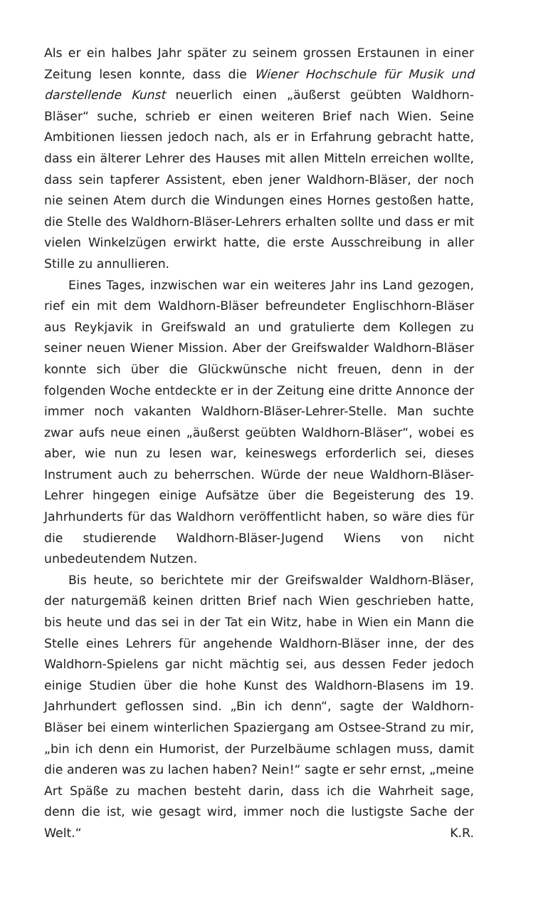Als er ein halbes Jahr später zu seinem grossen Erstaunen in einer Zeitung lesen konnte, dass die Wiener Hochschule für Musik und darstellende Kunst neuerlich einen „äußerst geübten Waldhorn-Bläser“ suche, schrieb er einen weiteren Brief nach Wien. Seine Ambitionen liessen jedoch nach, als er in Erfahrung gebracht hatte, dass ein älterer Lehrer des Hauses mit allen Mitteln erreichen wollte, dass sein tapferer Assistent, eben jener Waldhorn-Bläser, der noch nie seinen Atem durch die Windungen eines Hornes gestoßen hatte, die Stelle des Waldhorn-Bläser-Lehrers erhalten sollte und dass er mit vielen Winkelzügen erwirkt hatte, die erste Ausschreibung in aller Stille zu annullieren.
Eines Tages, inzwischen war ein weiteres Jahr ins Land gezogen, rief ein mit dem Waldhorn-Bläser befreundeter Englischhorn-Bläser aus Reykjavik in Greifswald an und gratulierte dem Kollegen zu seiner neuen Wiener Mission. Aber der Greifswalder Waldhorn-Bläser konnte sich über die Glückwünsche nicht freuen, denn in der folgenden Woche entdeckte er in der Zeitung eine dritte Annonce der immer noch vakanten Waldhorn-Bläser-Lehrer-Stelle. Man suchte zwar aufs neue einen „äußerst geübten Waldhorn-Bläser“, wobei es aber, wie nun zu lesen war, keineswegs erforderlich sei, dieses Instrument auch zu beherrschen. Würde der neue Waldhorn-Bläser-Lehrer hingegen einige Aufsätze über die Begeisterung des 19. Jahrhunderts für das Waldhorn veröffentlicht haben, so wäre dies für die studierende Waldhorn-Bläser-Jugend Wiens von nicht unbedeutendem Nutzen.
Bis heute, so berichtete mir der Greifswalder Waldhorn-Bläser, der naturgemäß keinen dritten Brief nach Wien geschrieben hatte, bis heute und das sei in der Tat ein Witz, habe in Wien ein Mann die Stelle eines Lehrers für angehende Waldhorn-Bläser inne, der des Waldhorn-Spielens gar nicht mächtig sei, aus dessen Feder jedoch einige Studien über die hohe Kunst des Waldhorn-Blasens im 19. Jahrhundert geflossen sind. „Bin ich denn“, sagte der Waldhorn-Bläser bei einem winterlichen Spaziergang am Ostsee-Strand zu mir, „bin ich denn ein Humorist, der Purzelbäume schlagen muss, damit die anderen was zu lachen haben? Nein!“ sagte er sehr ernst, „meine Art Späße zu machen besteht darin, dass ich die Wahrheit sage, denn die ist, wie gesagt wird, immer noch die lustigste Sache der Welt.“ K.R.